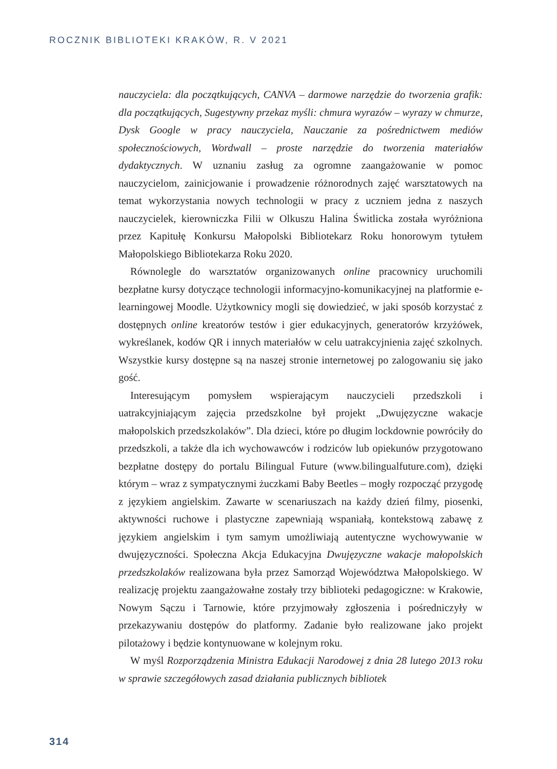ROCZNIK BIBLIOTEKI KRAKÓW, R. V 2021
nauczyciela: dla początkujących, CANVA – darmowe narzędzie do tworzenia grafik: dla początkujących, Sugestywny przekaz myśli: chmura wyrazów – wyrazy w chmurze, Dysk Google w pracy nauczyciela, Nauczanie za pośrednictwem mediów społecznościowych, Wordwall – proste narzędzie do tworzenia materiałów dydaktycznych. W uznaniu zasług za ogromne zaangażowanie w pomoc nauczycielom, zainicjowanie i prowadzenie różnorodnych zajęć warsztatowych na temat wykorzystania nowych technologii w pracy z uczniem jedna z naszych nauczycielek, kierowniczka Filii w Olkuszu Halina Świtlicka została wyróżniona przez Kapitułę Konkursu Małopolski Bibliotekarz Roku honorowym tytułem Małopolskiego Bibliotekarza Roku 2020.
Równolegle do warsztatów organizowanych online pracownicy uruchomili bezpłatne kursy dotyczące technologii informacyjno-komunikacyjnej na platformie e-learningowej Moodle. Użytkownicy mogli się dowiedzieć, w jaki sposób korzystać z dostępnych online kreatorów testów i gier edukacyjnych, generatorów krzyżówek, wykreślanek, kodów QR i innych materiałów w celu uatrakcyjnienia zajęć szkolnych. Wszystkie kursy dostępne są na naszej stronie internetowej po zalogowaniu się jako gość.
Interesującym pomysłem wspierającym nauczycieli przedszkoli i uatrakcyjniającym zajęcia przedszkolne był projekt „Dwujęzyczne wakacje małopolskich przedszkolaków”. Dla dzieci, które po długim lockdownie powróciły do przedszkoli, a także dla ich wychowawców i rodziców lub opiekunów przygotowano bezpłatne dostępy do portalu Bilingual Future (www.bilingualfuture.com), dzięki którym – wraz z sympatycznymi żuczkami Baby Beetles – mogły rozpocząć przygodę z językiem angielskim. Zawarte w scenariuszach na każdy dzień filmy, piosenki, aktywności ruchowe i plastyczne zapewniają wspaniałą, kontekstową zabawę z językiem angielskim i tym samym umożliwiają autentyczne wychowywanie w dwujęzyczności. Społeczna Akcja Edukacyjna Dwujęzyczne wakacje małopolskich przedszkolaków realizowana była przez Samorząd Województwa Małopolskiego. W realizację projektu zaangażowałne zostały trzy biblioteki pedagogiczne: w Krakowie, Nowym Sączu i Tarnowie, które przyjmowały zgłoszenia i pośredniczyły w przekazywaniu dostępów do platformy. Zadanie było realizowane jako projekt pilotażowy i będzie kontynuowane w kolejnym roku.
W myśl Rozporządzenia Ministra Edukacji Narodowej z dnia 28 lutego 2013 roku w sprawie szczegółowych zasad działania publicznych bibliotek
314